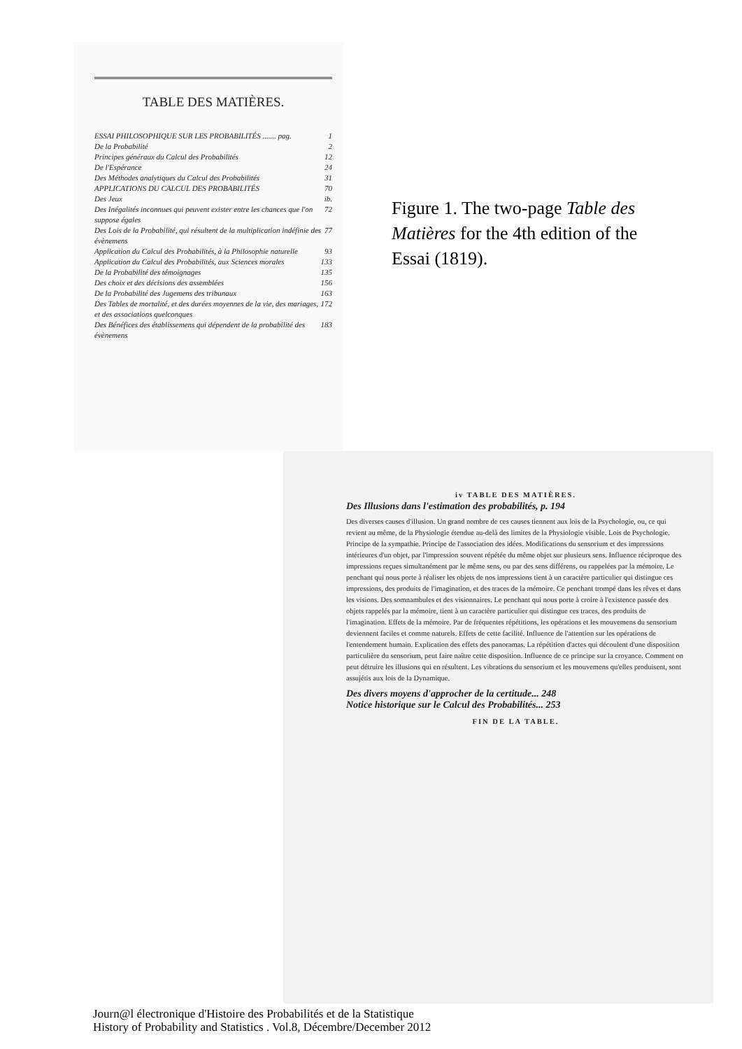TABLE DES MATIÈRES.
ESSAI PHILOSOPHIQUE SUR LES PROBABILITÉS ....... pag. 1
De la Probabilité 2
Principes généraux du Calcul des Probabilités 12
De l'Espérance 24
Des Méthodes analytiques du Calcul des Probabilités 31
APPLICATIONS DU CALCUL DES PROBABILITÉS 70
Des Jeux ib.
Des Inégalités inconnues qui peuvent exister entre les chances que l'on suppose égales 72
Des Lois de la Probabilité, qui résultent de la multiplication indéfinie des évènemens 77
Application du Calcul des Probabilités, à la Philosophie naturelle 93
Application du Calcul des Probabilités, aux Sciences morales 133
De la Probabilité des témoignages 135
Des choix et des décisions des assemblées 156
De la Probabilité des Jugemens des tribunaux 163
Des Tables de mortalité, et des durées moyennes de la vie, des mariages, et des associations quelconques 172
Des Bénéfices des établissemens qui dépendent de la probabilité des évènemens 183
Figure 1. The two-page Table des Matières for the 4th edition of the Essai (1819).
iv TABLE DES MATIÈRES.
Des Illusions dans l'estimation des probabilités, p. 194
Des diverses causes d'illusion. Un grand nombre de ces causes tiennent aux lois de la Psychologie, ou, ce qui revient au même, de la Physiologie étendue au-delà des limites de la Physiologie visible. Lois de Psychologie. Principe de la sympathie. Principe de l'association des idées. Modifications du sensorium et des impressions intérieures d'un objet, par l'impression souvent répétée du même objet sur plusieurs sens. Influence réciproque des impressions reçues simultanément par le même sens, ou par des sens différens, ou rappelées par la mémoire. Le penchant qui nous porte à réaliser les objets de nos impressions tient à un caractère particulier qui distingue ces impressions, des produits de l'imagination, et des traces de la mémoire. Ce penchant trompé dans les rêves et dans les visions. Des somnambules et des visionnaires. Le penchant qui nous porte à croire à l'existence passée des objets rappelés par la mémoire, tient à un caractère particulier qui distingue ces traces, des produits de l'imagination. Effets de la mémoire. Par de fréquentes répétitions, les opérations et les mouvemens du sensorium deviennent faciles et comme naturels. Effets de cette facilité. Influence de l'attention sur les opérations de l'entendement humain. Explication des effets des panoramas. La répétition d'actes qui découlent d'une disposition particulière du sensorium, peut faire naître cette disposition. Influence de ce principe sur la croyance. Comment on peut détruire les illusions qui en résultent. Les vibrations du sensorium et les mouvemens qu'elles produisent, sont assujétis aux lois de la Dynamique.
Des divers moyens d'approcher de la certitude... 248
Notice historique sur le Calcul des Probabilités... 253
FIN DE LA TABLE.
Journ@l électronique d'Histoire des Probabilités et de la Statistique
History of Probability and Statistics . Vol.8, Décembre/December 2012